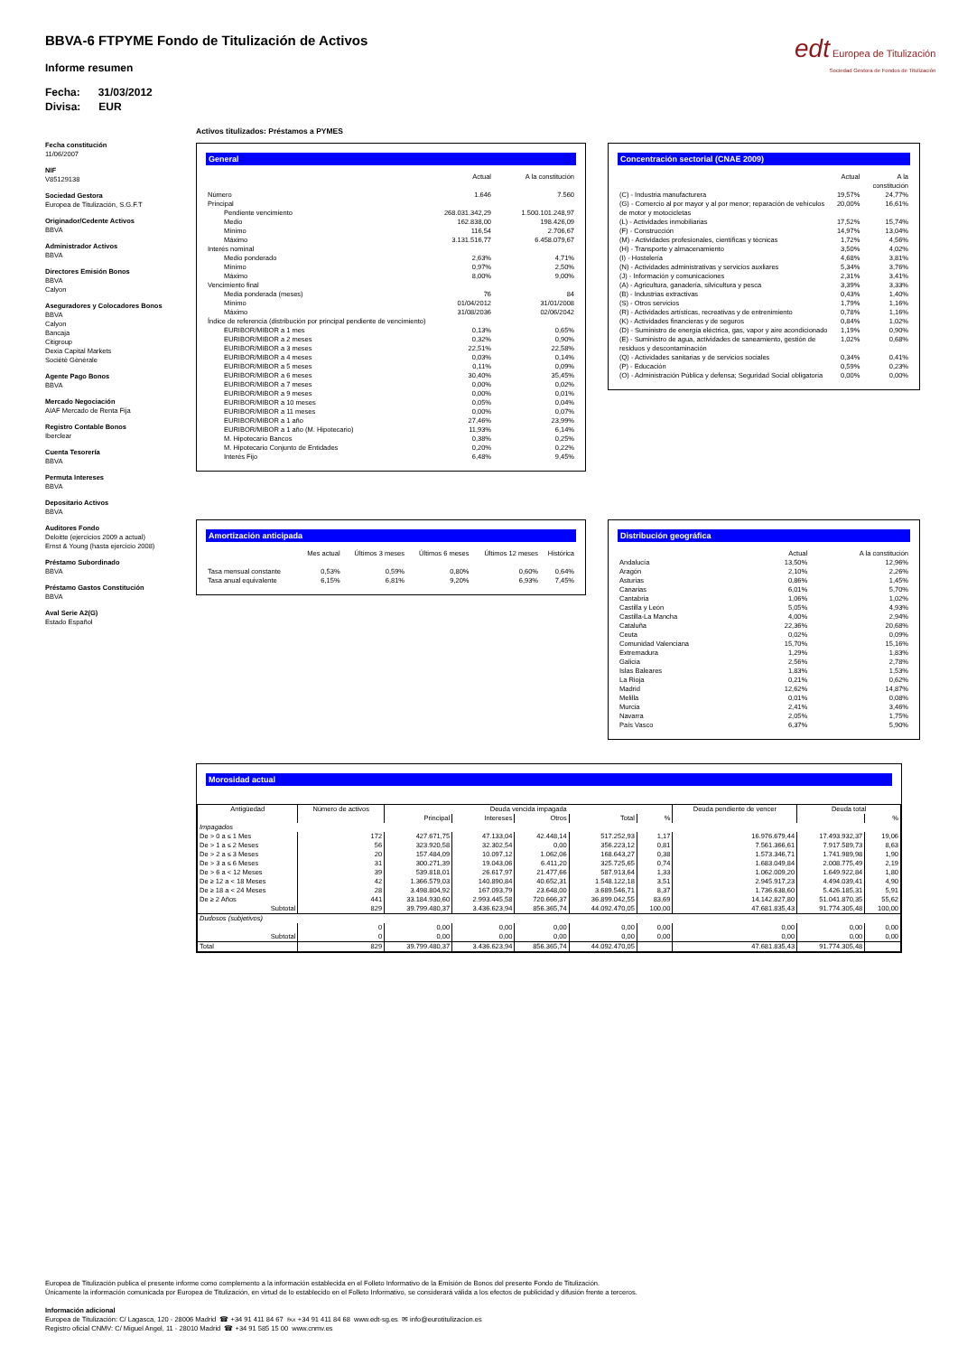BBVA-6 FTPYME Fondo de Titulización de Activos
Informe resumen
Fecha: 31/03/2012
Divisa: EUR
edt Europea de Titulización
Sociedad Gestora de Fondos de Titulización
Fecha constitución
11/06/2007
NIF
V85129138
Sociedad Gestora
Europea de Titulización, S.G.F.T
Originador/Cedente Activos
BBVA
Administrador Activos
BBVA
Directores Emisión Bonos
BBVA
Calyon
Aseguradores y Colocadores Bonos
BBVA
Calyon
Bancaja
Citigroup
Dexia Capital Markets
Sociètè Gènèrale
Agente Pago Bonos
BBVA
Mercado Negociación
AIAF Mercado de Renta Fija
Registro Contable Bonos
Iberclear
Cuenta Tesorería
BBVA
Permuta Intereses
BBVA
Depositario Activos
BBVA
Auditores Fondo
Deloitte (ejercicios 2009 a actual)
Ernst & Young (hasta ejercicio 2008)
Préstamo Subordinado
BBVA
Préstamo Gastos Constitución
BBVA
Aval Serie A2(G)
Estado Español
Activos titulizados: Préstamos a PYMES
General
| | | Actual | A la constitución |
| Número | | 1.646 | 7.560 |
| Principal | | | |
| | Pendiente vencimiento | 268.031.342,29 | 1.500.101.248,97 |
| | Medio | 162.838,00 | 198.426,09 |
| | Mínimo | 116,54 | 2.706,67 |
| | Máximo | 3.131.516,77 | 6.458.079,67 |
| Interés nominal | | | |
| | Medio ponderado | 2,63% | 4,71% |
| | Mínimo | 0,97% | 2,50% |
| | Máximo | 8,00% | 9,00% |
| Vencimiento final | | | |
| | Media ponderada (meses) | 76 | 84 |
| | Mínimo | 01/04/2012 | 31/01/2008 |
| | Máximo | 31/08/2036 | 02/06/2042 |
| Índice de referencia (distribución por principal pendiente de vencimiento) | | | |
| | EURIBOR/MIBOR a 1 mes | 0,13% | 0,65% |
| | EURIBOR/MIBOR a 2 meses | 0,32% | 0,90% |
| | EURIBOR/MIBOR a 3 meses | 22,51% | 22,58% |
| | EURIBOR/MIBOR a 4 meses | 0,03% | 0,14% |
| | EURIBOR/MIBOR a 5 meses | 0,11% | 0,09% |
| | EURIBOR/MIBOR a 6 meses | 30,40% | 35,45% |
| | EURIBOR/MIBOR a 7 meses | 0,00% | 0,02% |
| | EURIBOR/MIBOR a 9 meses | 0,00% | 0,01% |
| | EURIBOR/MIBOR a 10 meses | 0,05% | 0,04% |
| | EURIBOR/MIBOR a 11 meses | 0,00% | 0,07% |
| | EURIBOR/MIBOR a 1 año | 27,46% | 23,99% |
| | EURIBOR/MIBOR a 1 año (M. Hipotecario) | 11,93% | 6,14% |
| | M. Hipotecario Bancos | 0,38% | 0,25% |
| | M. Hipotecario Conjunto de Entidades | 0,20% | 0,22% |
| | Interés Fijo | 6,48% | 9,45% |
Concentración sectorial (CNAE 2009)
| | Actual | A la constitución |
| (C) - Industria manufacturera | 19,57% | 24,77% |
| (G) - Comercio al por mayor y al por menor; reparación de vehículos de motor y motocicletas | 20,00% | 16,61% |
| (L) - Actividades inmobiliarias | 17,52% | 15,74% |
| (F) - Construcción | 14,97% | 13,04% |
| (M) - Actividades profesionales, científicas y técnicas | 1,72% | 4,56% |
| (H) - Transporte y almacenamiento | 3,50% | 4,02% |
| (I) - Hostelería | 4,68% | 3,81% |
| (N) - Actividades administrativas y servicios auxliares | 5,34% | 3,76% |
| (J) - Información y comunicaciones | 2,31% | 3,41% |
| (A) - Agricultura, ganadería, silvicultura y pesca | 3,39% | 3,33% |
| (B) - Industrias extractivas | 0,43% | 1,40% |
| (S) - Otros servicios | 1,79% | 1,16% |
| (R) - Actividades artísticas, recreativas y de entrenimiento | 0,78% | 1,16% |
| (K) - Actividades financieras y de seguros | 0,84% | 1,02% |
| (D) - Suministro de energía eléctrica, gas, vapor y aire acondicionado | 1,19% | 0,90% |
| (E) - Suministro de agua, actividades de saneamiento, gestión de residuos y descontaminación | 1,02% | 0,68% |
| (Q) - Actividades sanitarias y de servicios sociales | 0,34% | 0,41% |
| (P) - Educación | 0,59% | 0,23% |
| (O) - Administración Pública y defensa; Seguridad Social obligatoria | 0,00% | 0,00% |
Amortización anticipada
| | Mes actual | Últimos 3 meses | Últimos 6 meses | Últimos 12 meses | Histórica |
| Tasa mensual constante | 0,53% | 0,59% | 0,80% | 0,60% | 0,64% |
| Tasa anual equivalente | 6,15% | 6,81% | 9,20% | 6,93% | 7,45% |
Distribución geográfica
| | Actual | A la constitución |
| Andalucía | 13,50% | 12,96% |
| Aragón | 2,10% | 2,26% |
| Asturias | 0,86% | 1,45% |
| Canarias | 6,01% | 5,70% |
| Cantabria | 1,06% | 1,02% |
| Castilla y León | 5,05% | 4,93% |
| Castilla-La Mancha | 4,00% | 2,94% |
| Cataluña | 22,36% | 20,68% |
| Ceuta | 0,02% | 0,09% |
| Comunidad Valenciana | 15,70% | 15,16% |
| Extremadura | 1,29% | 1,83% |
| Galicia | 2,56% | 2,78% |
| Islas Baleares | 1,83% | 1,53% |
| La Rioja | 0,21% | 0,62% |
| Madrid | 12,62% | 14,87% |
| Melilla | 0,01% | 0,08% |
| Murcia | 2,41% | 3,46% |
| Navarra | 2,05% | 1,75% |
| País Vasco | 6,37% | 5,90% |
Morosidad actual
| Antigüedad | Número de activos | Deuda vencida impagada | | | | | Deuda pendiente de vencer | Deuda total | |
| --- | --- | --- | --- | --- | --- | --- | --- | --- | --- |
| | | Principal | Intereses | Otros | Total | % | | | % |
| Impagados | | | | | | | | | |
| De > 0 a ≤ 1 Mes | 172 | 427.671,75 | 47.133,04 | 42.448,14 | 517.252,93 | 1,17 | 16.976.679,44 | 17.493.932,37 | 19,06 |
| De > 1 a ≤ 2 Meses | 56 | 323.920,58 | 32.302,54 | 0,00 | 356.223,12 | 0,81 | 7.561.366,61 | 7.917.589,73 | 8,63 |
| De > 2 a ≤ 3 Meses | 20 | 157.484,09 | 10.097,12 | 1.062,06 | 168.643,27 | 0,38 | 1.573.346,71 | 1.741.989,98 | 1,90 |
| De > 3 a ≤ 6 Meses | 31 | 300.271,39 | 19.043,06 | 6.411,20 | 325.725,65 | 0,74 | 1.683.049,84 | 2.008.775,49 | 2,19 |
| De > 6 a < 12 Meses | 39 | 539.818,01 | 26.617,97 | 21.477,66 | 587.913,64 | 1,33 | 1.062.009,20 | 1.649.922,84 | 1,80 |
| De ≥ 12 a < 18 Meses | 42 | 1.366.579,03 | 140.890,84 | 40.652,31 | 1.548.122,18 | 3,51 | 2.945.917,23 | 4.494.039,41 | 4,90 |
| De ≥ 18 a < 24 Meses | 28 | 3.498.804,92 | 167.093,79 | 23.648,00 | 3.689.546,71 | 8,37 | 1.736.638,60 | 5.426.185,31 | 5,91 |
| De ≥ 2 Años | 441 | 33.184.930,60 | 2.993.445,58 | 720.666,37 | 36.899.042,55 | 83,69 | 14.142.827,80 | 51.041.870,35 | 55,62 |
| Subtotal | 829 | 39.799.480,37 | 3.436.623,94 | 856.365,74 | 44.092.470,05 | 100,00 | 47.681.835,43 | 91.774.305,48 | 100,00 |
| Dudosos (subjetivos) | | | | | | | | | |
| | 0 | 0,00 | 0,00 | 0,00 | 0,00 | 0,00 | 0,00 | 0,00 | 0,00 |
| Subtotal | 0 | 0,00 | 0,00 | 0,00 | 0,00 | 0,00 | 0,00 | 0,00 | 0,00 |
| Total | 829 | 39.799.480,37 | 3.436.623,94 | 856.365,74 | 44.092.470,05 | | 47.681.835,43 | 91.774.305,48 | |
Europea de Titulización publica el presente informe como complemento a la información establecida en el Folleto Informativo de la Emisión de Bonos del presente Fondo de Titulización.
Únicamente la información comunicada por Europea de Titulización, en virtud de lo establecido en el Folleto Informativo, se considerará válida a los efectos de publicidad y difusión frente a terceros.
Información adicional
Europea de Titulización: C/ Lagasca, 120 - 28006 Madrid ☎ +34 91 411 84 67 ℻ +34 91 411 84 68 www.edt-sg.es ✉ info@eurotitulizacion.es
Registro oficial CNMV: C/ Miguel Angel, 11 - 28010 Madrid ☎ +34 91 585 15 00 www.cnmv.es